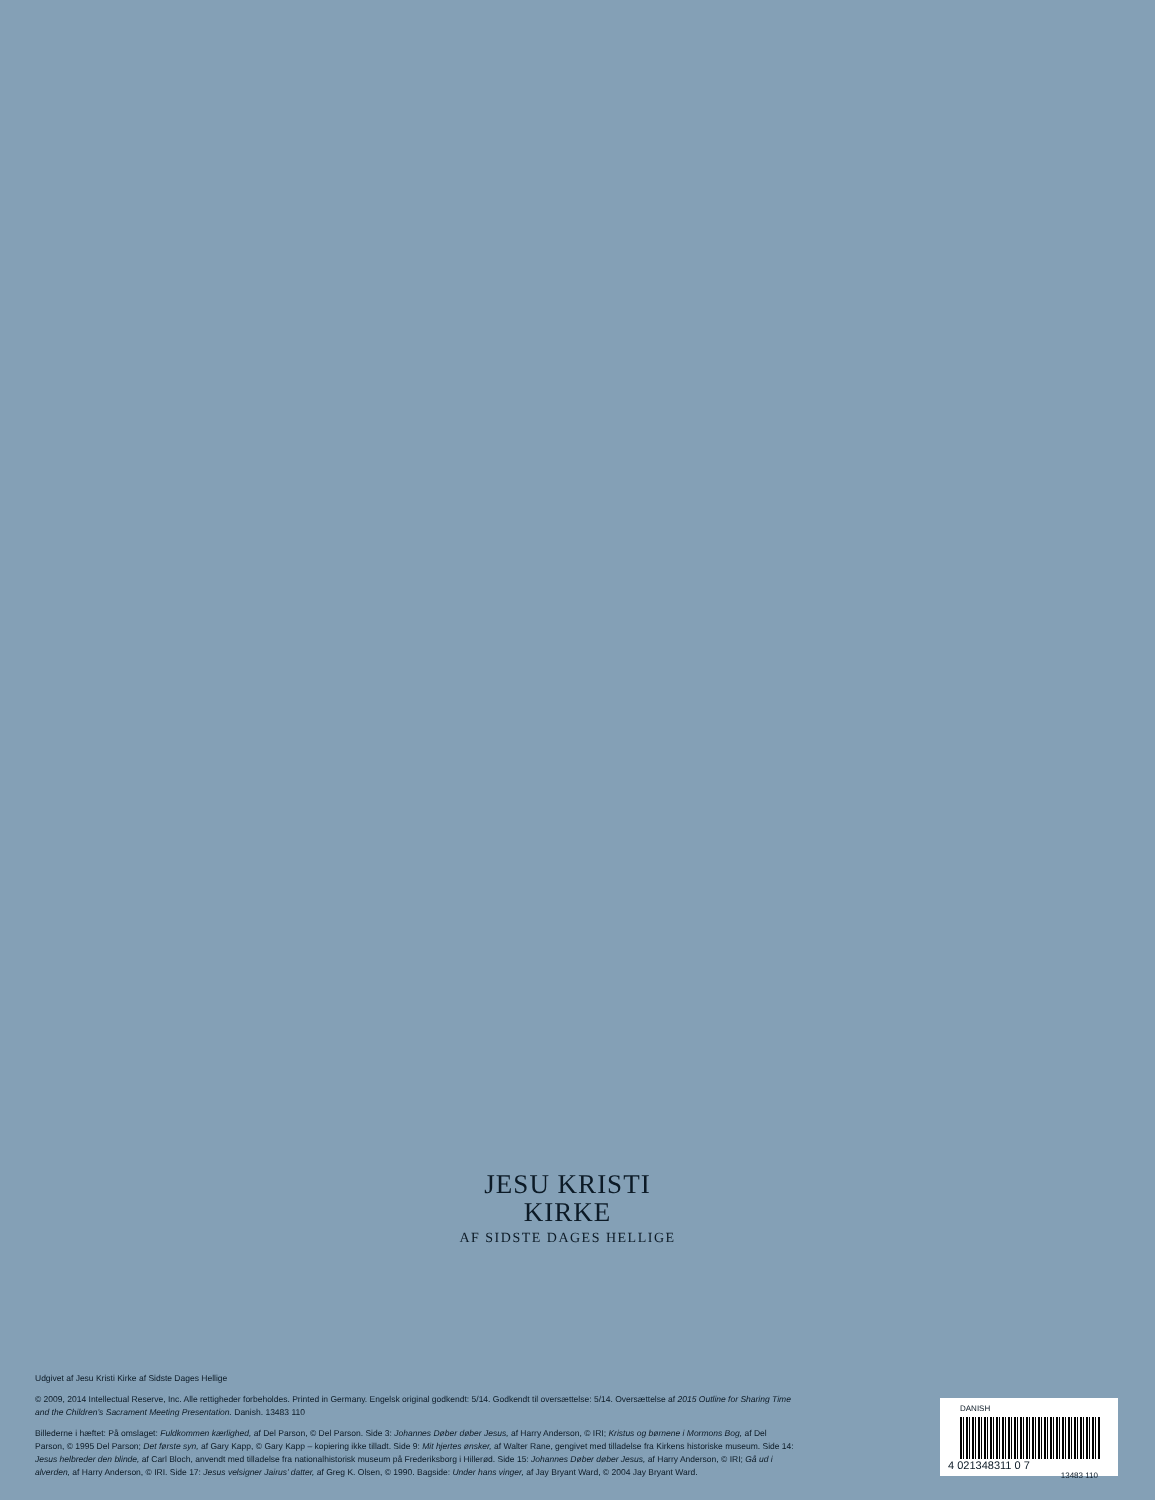JESU KRISTI
KIRKE
AF SIDSTE DAGES HELLIGE
Udgivet af Jesu Kristi Kirke af Sidste Dages Hellige
© 2009, 2014 Intellectual Reserve, Inc. Alle rettigheder forbeholdes. Printed in Germany. Engelsk original godkendt: 5/14. Godkendt til oversættelse: 5/14. Oversættelse af 2015 Outline for Sharing Time and the Children’s Sacrament Meeting Presentation. Danish. 13483 110
Billederne i hæftet: På omslaget: Fuldkommen kærlighed, af Del Parson, © Del Parson. Side 3: Johannes Døber døber Jesus, af Harry Anderson, © IRI; Kristus og børnene i Mormons Bog, af Del Parson, © 1995 Del Parson; Det første syn, af Gary Kapp, © Gary Kapp – kopiering ikke tilladt. Side 9: Mit hjertes ønsker, af Walter Rane, gengivet med tilladelse fra Kirkens historiske museum. Side 14: Jesus helbreder den blinde, af Carl Bloch, anvendt med tilladelse fra nationalhistorisk museum på Frederiksborg i Hillerød. Side 15: Johannes Døber døber Jesus, af Harry Anderson, © IRI; Gå ud i alverden, af Harry Anderson, © IRI. Side 17: Jesus velsigner Jairus’ datter, af Greg K. Olsen, © 1990. Bagside: Under hans vinger, af Jay Bryant Ward, © 2004 Jay Bryant Ward.
DANISH
4 021348311 0 7
13483 110